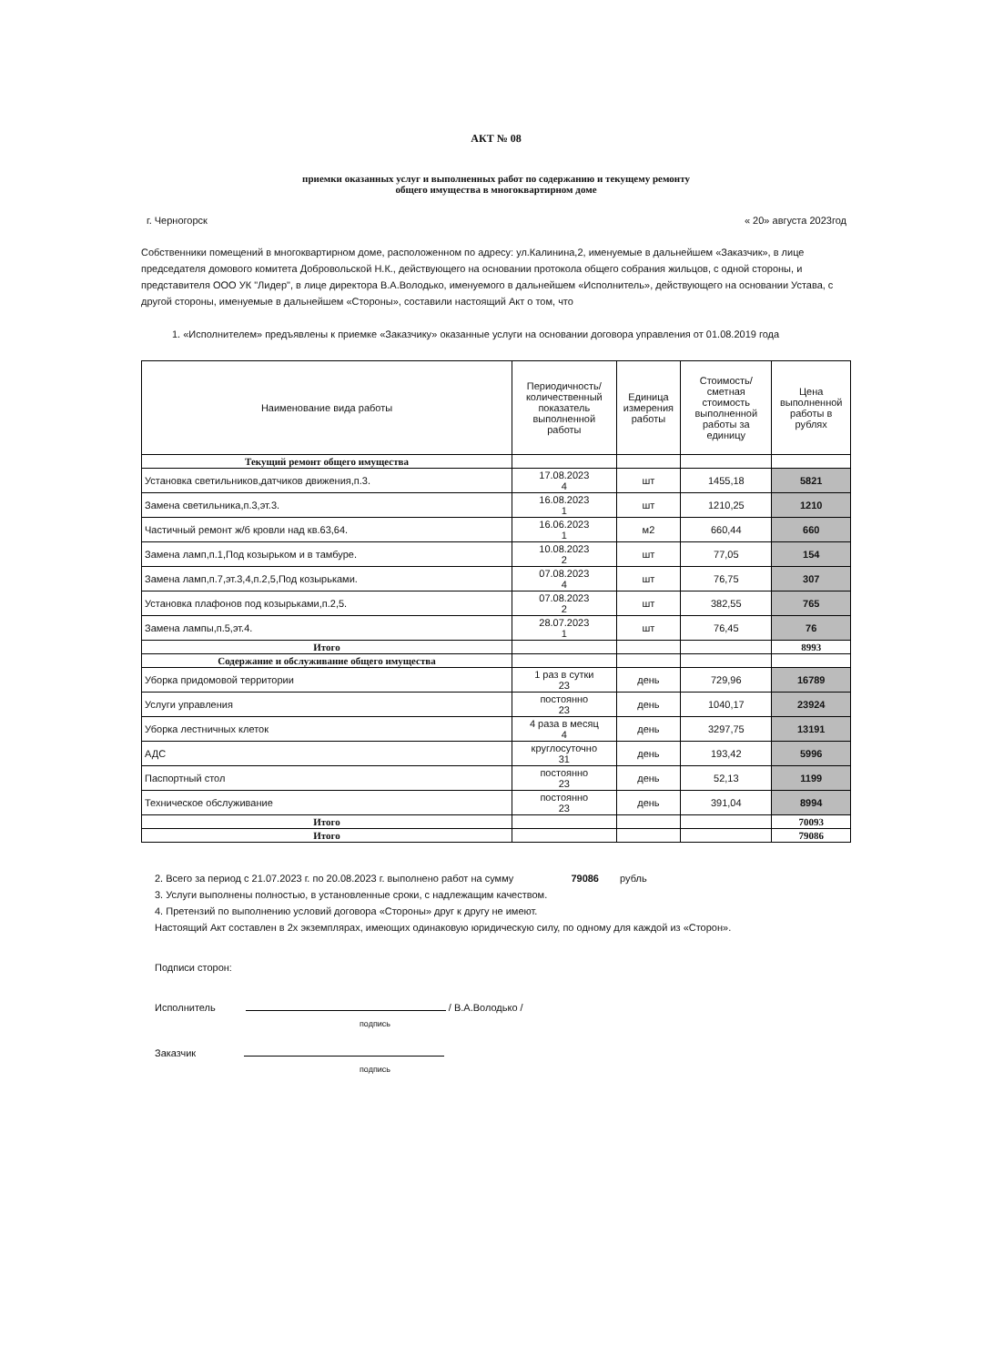АКТ № 08
приемки оказанных услуг и выполненных работ по содержанию и текущему ремонту
общего имущества в многоквартирном доме
г. Черногорск « 20» августа 2023год
Собственники помещений в многоквартирном доме, расположенном по адресу: ул.Калинина,2, именуемые в дальнейшем «Заказчик», в лице председателя домового комитета Добровольской Н.К., действующего на основании протокола общего собрания жильцов, с одной стороны, и представителя ООО УК "Лидер", в лице директора В.А.Володько, именуемого в дальнейшем «Исполнитель», действующего на основании Устава, с другой стороны, именуемые в дальнейшем «Стороны», составили настоящий Акт о том, что
1. «Исполнителем» предъявлены к приемке «Заказчику» оказанные услуги на основании договора управления от 01.08.2019 года
| Наименование вида работы | Периодичность/количественный показатель выполненной работы | Единица измерения работы | Стоимость/ сметная стоимость выполненной работы за единицу | Цена выполненной работы в рублях |
| --- | --- | --- | --- | --- |
| Текущий ремонт общего имущества | | | | |
| Установка светильников,датчиков движения,п.3. | 17.08.2023 4 | шт | 1455,18 | 5821 |
| Замена светильника,п.3,эт.3. | 16.08.2023 1 | шт | 1210,25 | 1210 |
| Частичный ремонт ж/б кровли над кв.63,64. | 16.06.2023 1 | м2 | 660,44 | 660 |
| Замена ламп,п.1,Под козырьком и в тамбуре. | 10.08.2023 2 | шт | 77,05 | 154 |
| Замена ламп,п.7,эт.3,4,п.2,5,Под козырьками. | 07.08.2023 4 | шт | 76,75 | 307 |
| Установка плафонов под козырьками,п.2,5. | 07.08.2023 2 | шт | 382,55 | 765 |
| Замена лампы,п.5,эт.4. | 28.07.2023 1 | шт | 76,45 | 76 |
| Итого | | | | 8993 |
| Содержание и обслуживание общего имущества | | | | |
| Уборка придомовой территории | 1 раз в сутки 23 | день | 729,96 | 16789 |
| Услуги управления | постоянно 23 | день | 1040,17 | 23924 |
| Уборка лестничных клеток | 4 раза в месяц 4 | день | 3297,75 | 13191 |
| АДС | круглосуточно 31 | день | 193,42 | 5996 |
| Паспортный стол | постоянно 23 | день | 52,13 | 1199 |
| Техническое обслуживание | постоянно 23 | день | 391,04 | 8994 |
| Итого | | | | 70093 |
| Итого | | | | 79086 |
2. Всего за период с 21.07.2023 г. по 20.08.2023 г. выполнено работ на сумму 79086 рубль
3. Услуги выполнены полностью, в установленные сроки, с надлежащим качеством.
4. Претензий по выполнению условий договора «Стороны» друг к другу не имеют.
Настоящий Акт составлен в 2х экземплярах, имеющих одинаковую юридическую силу, по одному для каждой из «Сторон».
Подписи сторон:
Исполнитель / В.А.Володько /
подпись
Заказчик
подпись